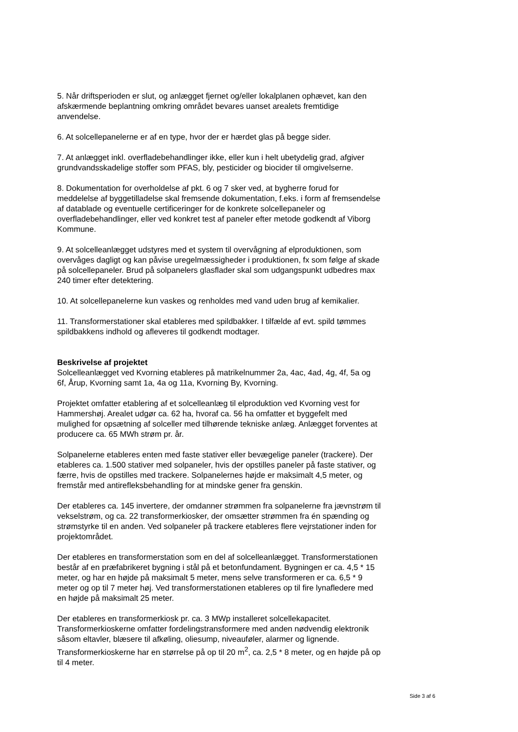5. Når driftsperioden er slut, og anlægget fjernet og/eller lokalplanen ophævet, kan den afskærmende beplantning omkring området bevares uanset arealets fremtidige anvendelse.
6. At solcellepanelerne er af en type, hvor der er hærdet glas på begge sider.
7. At anlægget inkl. overfladebehandlinger ikke, eller kun i helt ubetydelig grad, afgiver grundvandsskadelige stoffer som PFAS, bly, pesticider og biocider til omgivelserne.
8. Dokumentation for overholdelse af pkt. 6 og 7 sker ved, at bygherre forud for meddelelse af byggetilladelse skal fremsende dokumentation, f.eks. i form af fremsendelse af datablade og eventuelle certificeringer for de konkrete solcellepaneler og overfladebehandlinger, eller ved konkret test af paneler efter metode godkendt af Viborg Kommune.
9. At solcelleanlægget udstyres med et system til overvågning af elproduktionen, som overvåges dagligt og kan påvise uregelmæssigheder i produktionen, fx som følge af skade på solcellepaneler. Brud på solpanelers glasflader skal som udgangspunkt udbedres max 240 timer efter detektering.
10. At solcellepanelerne kun vaskes og renholdes med vand uden brug af kemikalier.
11. Transformerstationer skal etableres med spildbakker. I tilfælde af evt. spild tømmes spildbakkens indhold og afleveres til godkendt modtager.
Beskrivelse af projektet
Solcelleanlægget ved Kvorning etableres på matrikelnummer 2a, 4ac, 4ad, 4g, 4f, 5a og 6f, Årup, Kvorning samt 1a, 4a og 11a, Kvorning By, Kvorning.
Projektet omfatter etablering af et solcelleanlæg til elproduktion ved Kvorning vest for Hammershøj. Arealet udgør ca. 62 ha, hvoraf ca. 56 ha omfatter et byggefelt med mulighed for opsætning af solceller med tilhørende tekniske anlæg. Anlægget forventes at producere ca. 65 MWh strøm pr. år.
Solpanelerne etableres enten med faste stativer eller bevægelige paneler (trackere). Der etableres ca. 1.500 stativer med solpaneler, hvis der opstilles paneler på faste stativer, og færre, hvis de opstilles med trackere. Solpanelernes højde er maksimalt 4,5 meter, og fremstår med antirefleksbehandling for at mindske gener fra genskin.
Der etableres ca. 145 invertere, der omdanner strømmen fra solpanelerne fra jævnstrøm til vekselstrøm, og ca. 22 transformerkiosker, der omsætter strømmen fra én spænding og strømstyrke til en anden. Ved solpaneler på trackere etableres flere vejrstationer inden for projektområdet.
Der etableres en transformerstation som en del af solcelleanlægget. Transformerstationen består af en præfabrikeret bygning i stål på et betonfundament. Bygningen er ca. 4,5 * 15 meter, og har en højde på maksimalt 5 meter, mens selve transformeren er ca. 6,5 * 9 meter og op til 7 meter høj. Ved transformerstationen etableres op til fire lynafledere med en højde på maksimalt 25 meter.
Der etableres en transformerkiosk pr. ca. 3 MWp installeret solcellekapacitet. Transformerkioskerne omfatter fordelingstransformere med anden nødvendig elektronik såsom eltavler, blæsere til afkøling, oliesump, niveauføler, alarmer og lignende. Transformerkioskerne har en størrelse på op til 20 m<sup>2</sup>, ca. 2,5 * 8 meter, og en højde på op til 4 meter.
Side 3 af 6